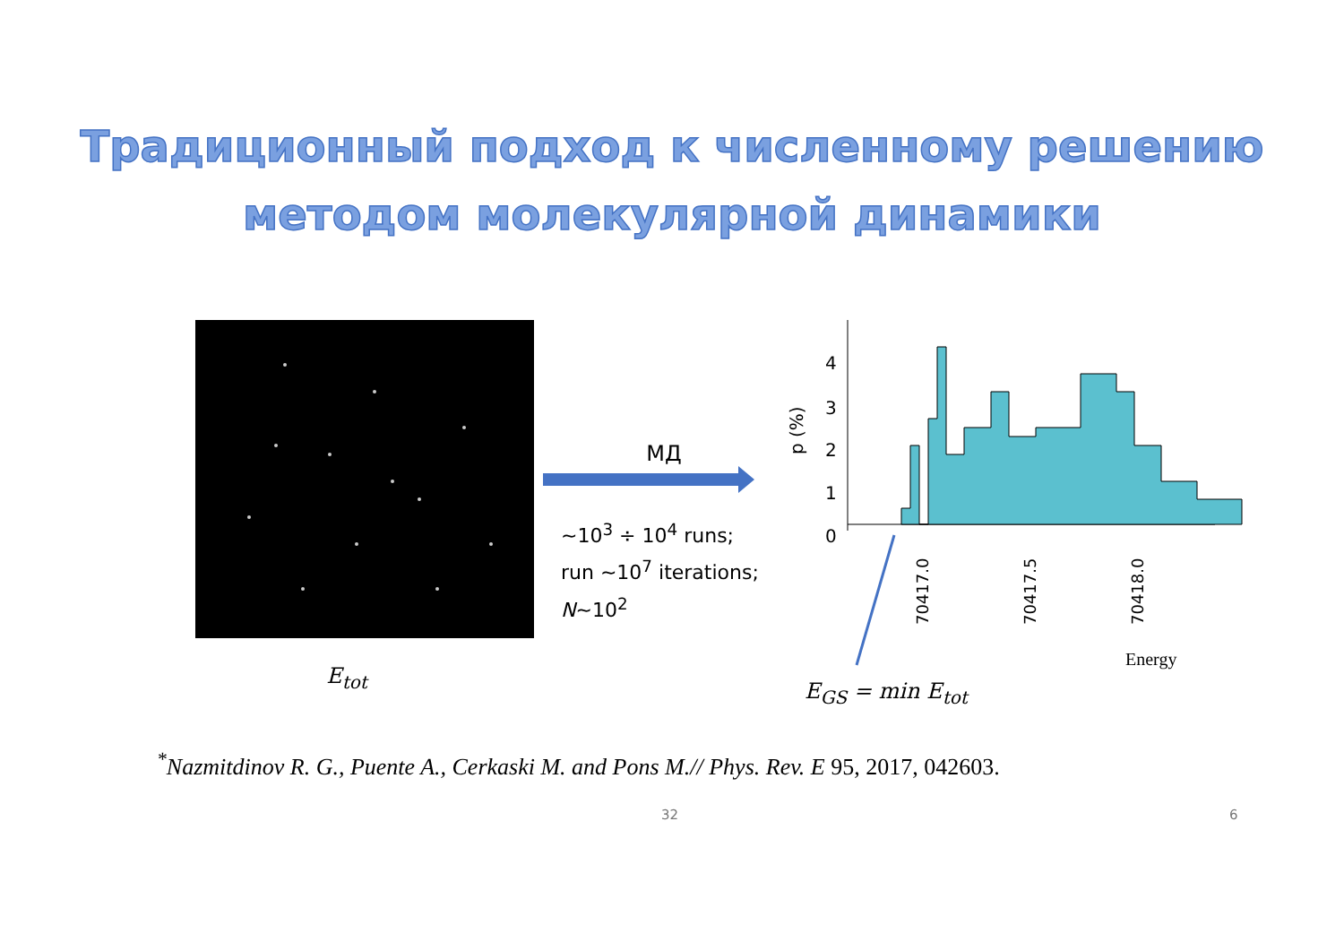Традиционный подход к численному решению
методом молекулярной динамики
E<sub>tot</sub>
МД
~10<sup>3</sup> ÷ 10<sup>4</sup> runs;
run ~10<sup>7</sup> iterations;
N~10<sup>2</sup>
p (%)
4
3
2
1
0
70417.0
70417.5
70418.0
Energy
E<sub>GS</sub> = min E<sub>tot</sub>
<sup>*</sup> Nazmitdinov R. G., Puente A., Cerkaski M. and Pons M.// Phys. Rev. E 95, 2017, 042603.
32 6